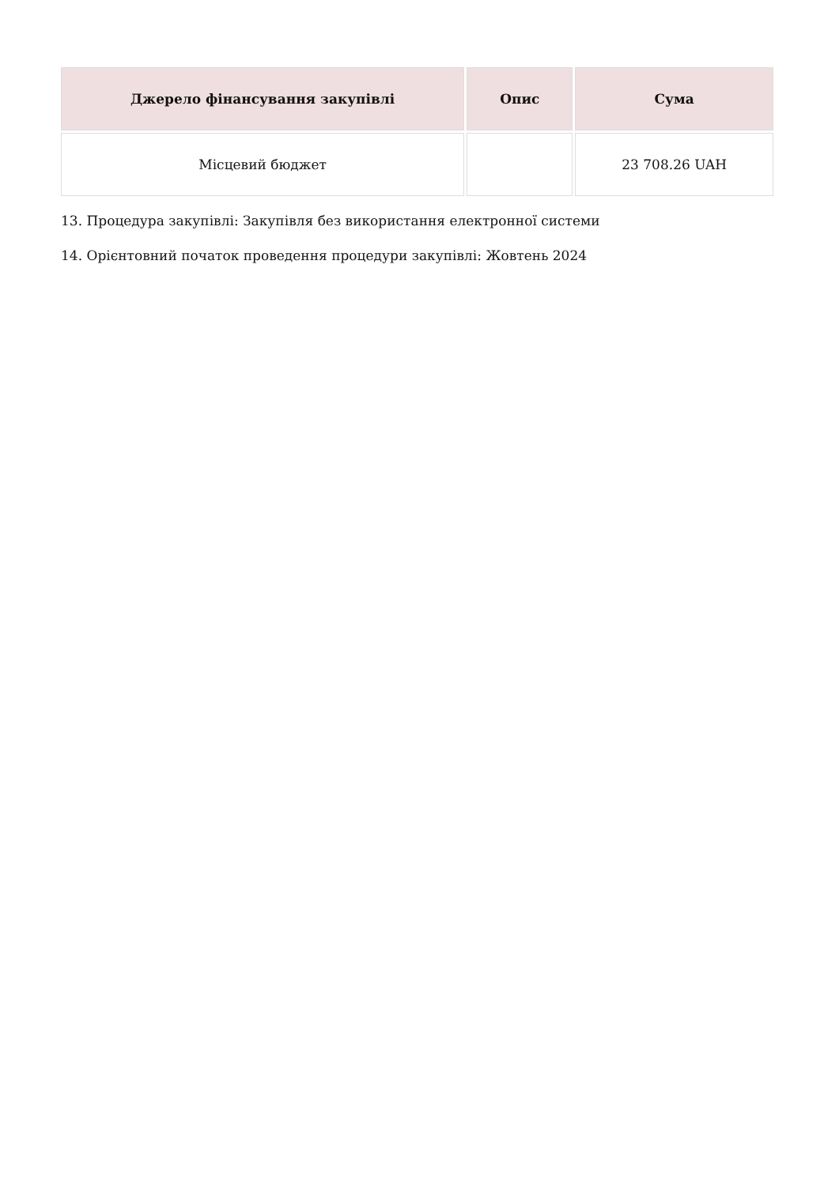| Джерело фінансування закупівлі | Опис | Сума |
| --- | --- | --- |
| Місцевий бюджет | | 23 708.26 UAH |
13. Процедура закупівлі: Закупівля без використання електронної системи
14. Орієнтовний початок проведення процедури закупівлі: Жовтень 2024